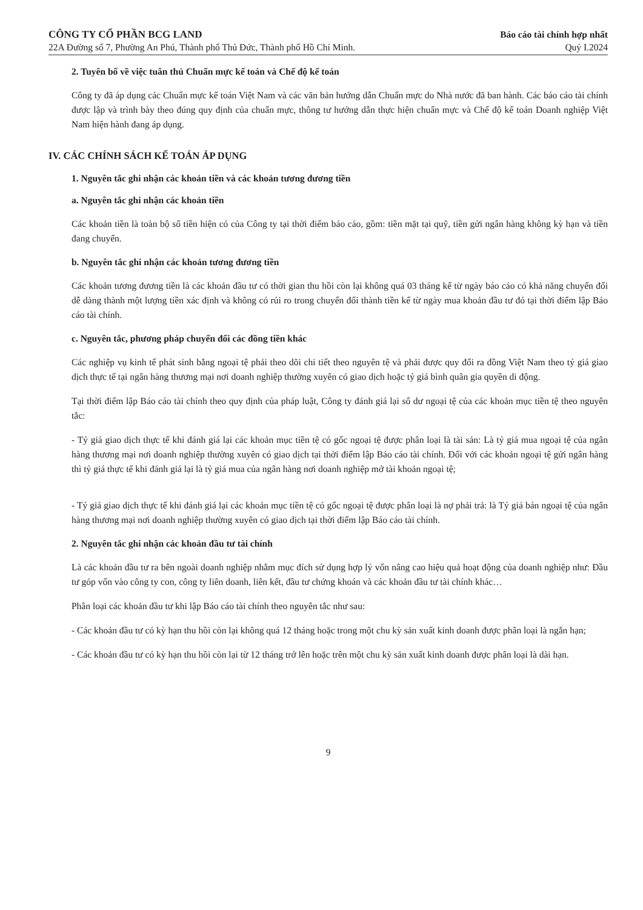CÔNG TY CỔ PHẦN BCG LAND
22A Đường số 7, Phường An Phú, Thành phố Thủ Đức, Thành phố Hồ Chí Minh.
Báo cáo tài chính hợp nhất
Quý I.2024
2. Tuyên bố về việc tuân thủ Chuẩn mực kế toán và Chế độ kế toán
Công ty đã áp dụng các Chuẩn mực kế toán Việt Nam và các văn bản hướng dẫn Chuẩn mực do Nhà nước đã ban hành. Các báo cáo tài chính được lập và trình bày theo đúng quy định của chuẩn mực, thông tư hướng dẫn thực hiện chuẩn mực và Chế độ kế toán Doanh nghiệp Việt Nam hiện hành đang áp dụng.
IV. CÁC CHÍNH SÁCH KẾ TOÁN ÁP DỤNG
1. Nguyên tắc ghi nhận các khoản tiền và các khoản tương đương tiền
a. Nguyên tắc ghi nhận các khoản tiền
Các khoản tiền là toàn bộ số tiền hiện có của Công ty tại thời điểm báo cáo, gồm: tiền mặt tại quỹ, tiền gửi ngân hàng không kỳ hạn và tiền đang chuyển.
b. Nguyên tắc ghi nhận các khoản tương đương tiền
Các khoản tương đương tiền là các khoản đầu tư có thời gian thu hồi còn lại không quá 03 tháng kể từ ngày báo cáo có khả năng chuyển đổi dễ dàng thành một lượng tiền xác định và không có rủi ro trong chuyển đổi thành tiền kể từ ngày mua khoản đầu tư đó tại thời điểm lập Báo cáo tài chính.
c. Nguyên tắc, phương pháp chuyển đổi các đồng tiền khác
Các nghiệp vụ kinh tế phát sinh bằng ngoại tệ phải theo dõi chi tiết theo nguyên tệ và phải được quy đổi ra đồng Việt Nam theo tỷ giá giao dịch thực tế tại ngân hàng thương mại nơi doanh nghiệp thường xuyên có giao dịch hoặc tỷ giá bình quân gia quyền di động.
Tại thời điểm lập Báo cáo tài chính theo quy định của pháp luật, Công ty đánh giá lại số dư ngoại tệ của các khoản mục tiền tệ theo nguyên tắc:
- Tỷ giá giao dịch thực tế khi đánh giá lại các khoản mục tiền tệ có gốc ngoại tệ được phân loại là tài sản: Là tỷ giá mua ngoại tệ của ngân hàng thương mại nơi doanh nghiệp thường xuyên có giao dịch tại thời điểm lập Báo cáo tài chính. Đối với các khoản ngoại tệ gửi ngân hàng thì tỷ giá thực tế khi đánh giá lại là tỷ giá mua của ngân hàng nơi doanh nghiệp mở tài khoản ngoại tệ;
- Tỷ giá giao dịch thực tế khi đánh giá lại các khoản mục tiền tệ có gốc ngoại tệ được phân loại là nợ phải trả: là Tỷ giá bán ngoại tệ của ngân hàng thương mại nơi doanh nghiệp thường xuyên có giao dịch tại thời điểm lập Báo cáo tài chính.
2. Nguyên tắc ghi nhận các khoản đầu tư tài chính
Là các khoản đầu tư ra bên ngoài doanh nghiệp nhằm mục đích sử dụng hợp lý vốn nâng cao hiệu quả hoạt động của doanh nghiệp như: Đầu tư góp vốn vào công ty con, công ty liên doanh, liên kết, đầu tư chứng khoán và các khoản đầu tư tài chính khác…
Phân loại các khoản đầu tư khi lập Báo cáo tài chính theo nguyên tắc như sau:
- Các khoản đầu tư có kỳ hạn thu hồi còn lại không quá 12 tháng hoặc trong một chu kỳ sản xuất kinh doanh được phân loại là ngắn hạn;
- Các khoản đầu tư có kỳ hạn thu hồi còn lại từ 12 tháng trở lên hoặc trên một chu kỳ sản xuất kinh doanh được phân loại là dài hạn.
9